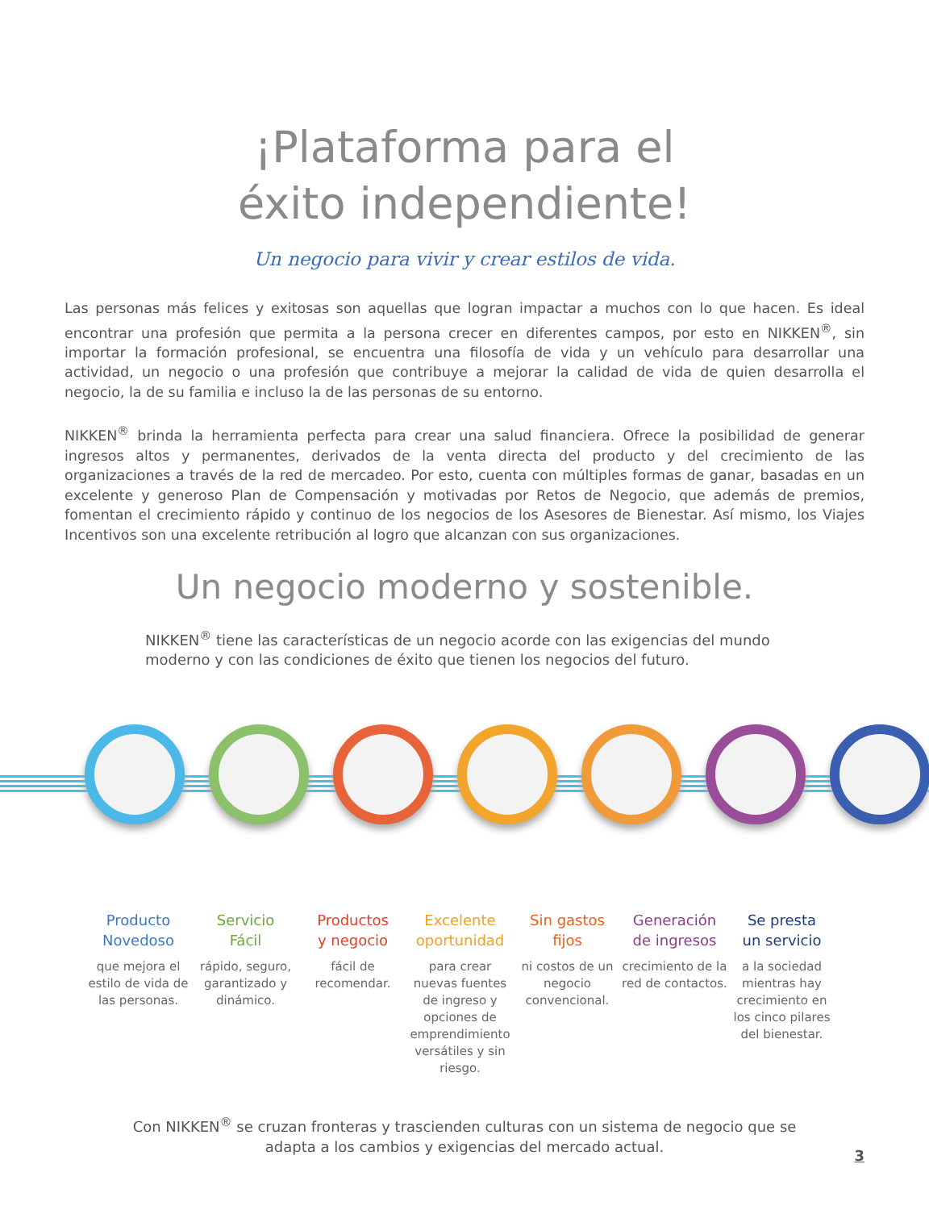¡Plataforma para el
éxito independiente!
Un negocio para vivir y crear estilos de vida.
Las personas más felices y exitosas son aquellas que logran impactar a muchos con lo que hacen. Es ideal encontrar una profesión que permita a la persona crecer en diferentes campos, por esto en NIKKEN<sup>®</sup>, sin importar la formación profesional, se encuentra una filosofía de vida y un vehículo para desarrollar una actividad, un negocio o una profesión que contribuye a mejorar la calidad de vida de quien desarrolla el negocio, la de su familia e incluso la de las personas de su entorno.
NIKKEN<sup>®</sup> brinda la herramienta perfecta para crear una salud financiera. Ofrece la posibilidad de generar ingresos altos y permanentes, derivados de la venta directa del producto y del crecimiento de las organizaciones a través de la red de mercadeo. Por esto, cuenta con múltiples formas de ganar, basadas en un excelente y generoso Plan de Compensación y motivadas por Retos de Negocio, que además de premios, fomentan el crecimiento rápido y continuo de los negocios de los Asesores de Bienestar. Así mismo, los Viajes Incentivos son una excelente retribución al logro que alcanzan con sus organizaciones.
Un negocio moderno y sostenible.
NIKKEN<sup>®</sup> tiene las características de un negocio acorde con las exigencias del mundo moderno y con las condiciones de éxito que tienen los negocios del futuro.
Producto
Novedoso
que mejora el estilo de vida de las personas.
Servicio
Fácil
rápido, seguro, garantizado y dinámico.
Productos
y negocio
fácil de recomendar.
Excelente
oportunidad
para crear nuevas fuentes de ingreso y opciones de emprendimiento versátiles y sin riesgo.
Sin gastos
fijos
ni costos de un negocio convencional.
Generación
de ingresos
crecimiento de la red de contactos.
Se presta
un servicio
a la sociedad mientras hay crecimiento en los cinco pilares del bienestar.
Con NIKKEN<sup>®</sup> se cruzan fronteras y trascienden culturas con un sistema de negocio que se adapta a los cambios y exigencias del mercado actual.
3